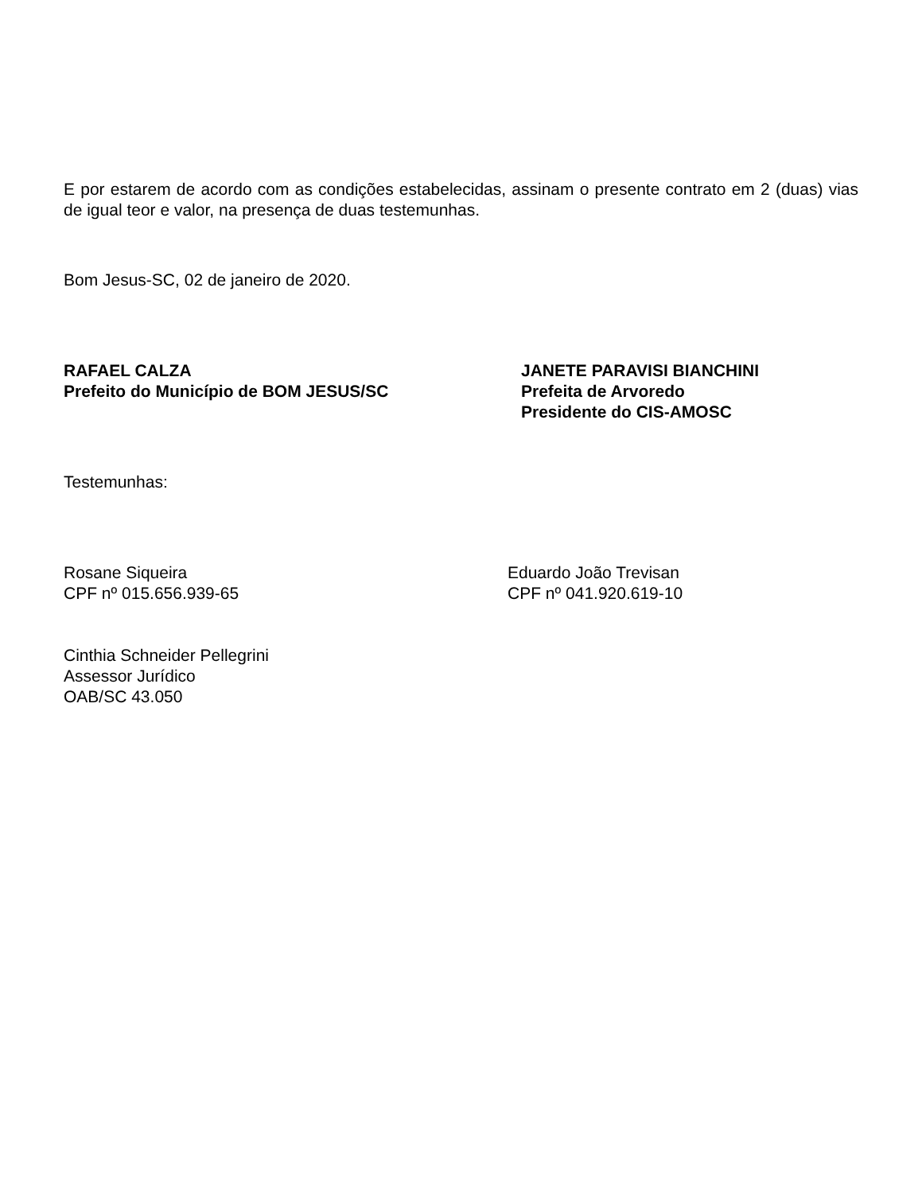E por estarem de acordo com as condições estabelecidas, assinam o presente contrato em 2 (duas) vias de igual teor e valor, na presença de duas testemunhas.
Bom Jesus-SC, 02 de janeiro de 2020.
RAFAEL CALZA
Prefeito do Município de BOM JESUS/SC
JANETE PARAVISI BIANCHINI
Prefeita de Arvoredo
Presidente do CIS-AMOSC
Testemunhas:
Rosane Siqueira
CPF nº 015.656.939-65
Eduardo João Trevisan
CPF nº 041.920.619-10
Cinthia Schneider Pellegrini
Assessor Jurídico
OAB/SC 43.050